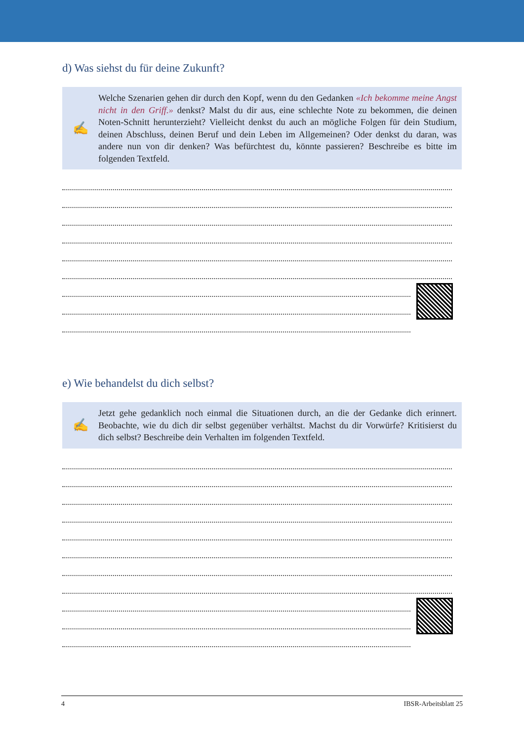d) Was siehst du für deine Zukunft?
✍
Welche Szenarien gehen dir durch den Kopf, wenn du den Gedanken «Ich bekomme meine Angst nicht in den Griff.» denkst? Malst du dir aus, eine schlechte Note zu bekommen, die deinen Noten-Schnitt herunterzieht? Vielleicht denkst du auch an mögliche Folgen für dein Studium, deinen Abschluss, deinen Beruf und dein Leben im Allgemeinen? Oder denkst du daran, was andere nun von dir denken? Was befürchtest du, könnte passieren? Beschreibe es bitte im folgenden Textfeld.
e) Wie behandelst du dich selbst?
✍
Jetzt gehe gedanklich noch einmal die Situationen durch, an die der Gedanke dich erinnert. Beobachte, wie du dich dir selbst gegenüber verhältst. Machst du dir Vorwürfe? Kritisierst du dich selbst? Beschreibe dein Verhalten im folgenden Textfeld.
4 IBSR-Arbeitsblatt 25